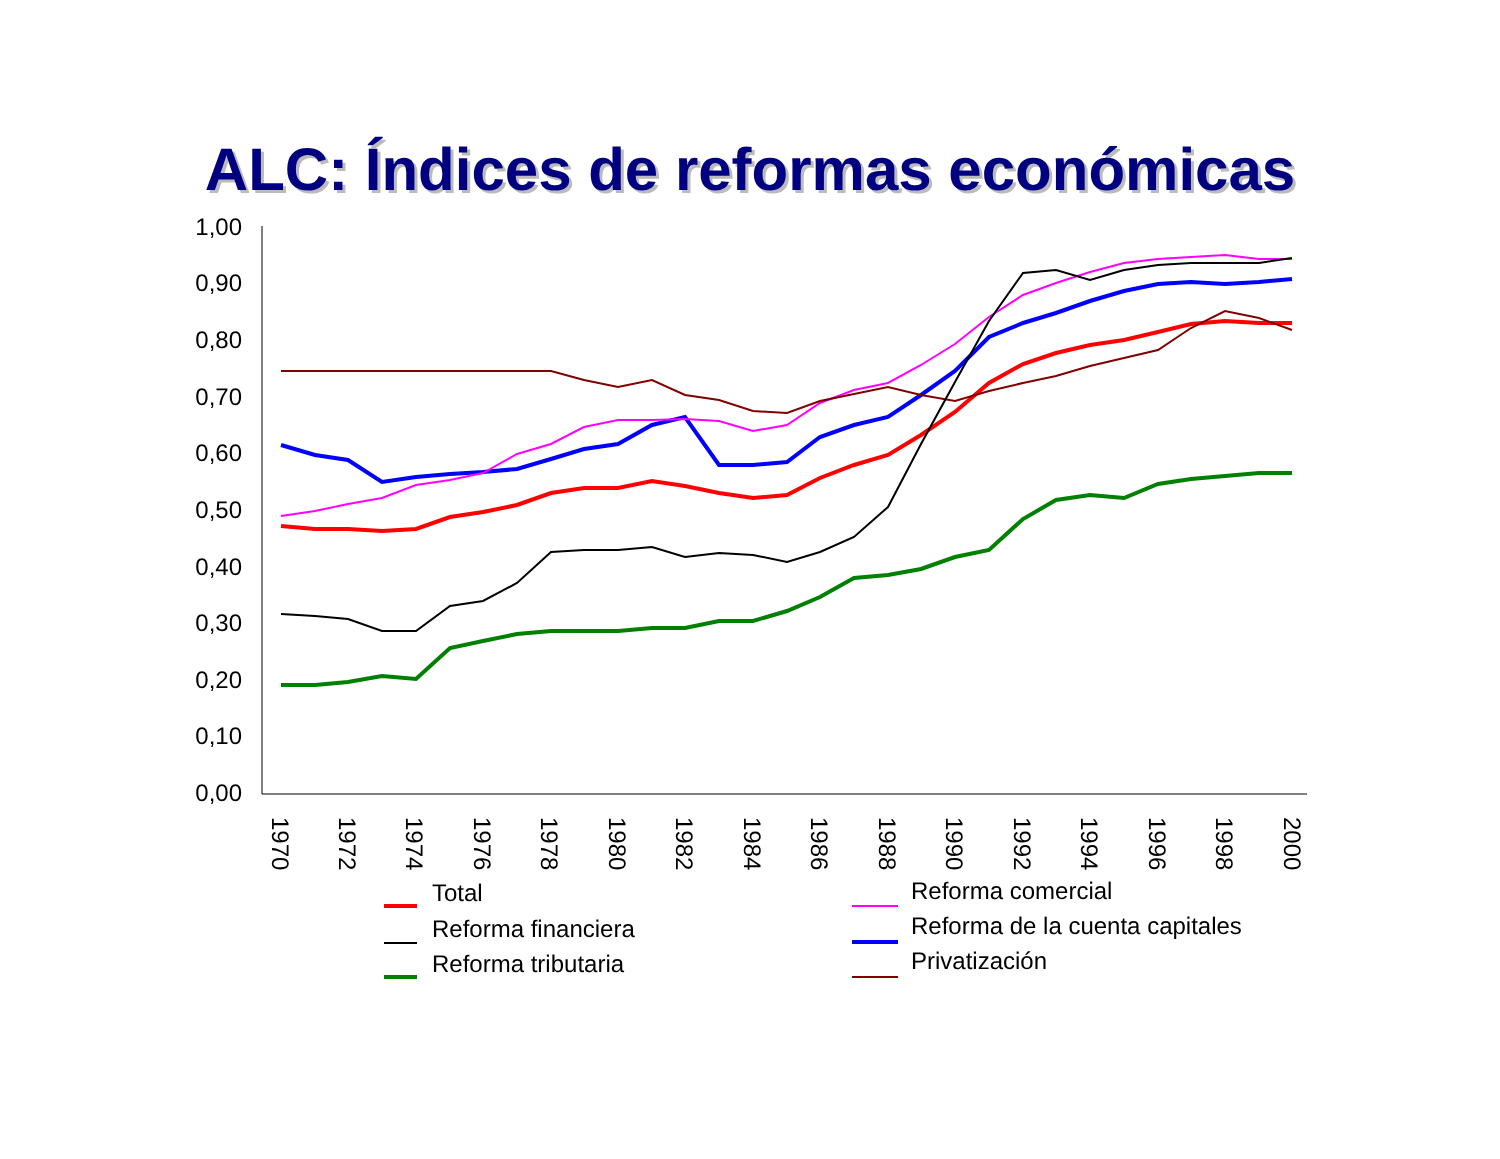ALC: Índices de reformas económicas
1,00
0,90
0,80
0,70
0,60
0,50
0,40
0,30
0,20
0,10
0,00
1970
1972
1974
1976
1978
1980
1982
1984
1986
1988
1990
1992
1994
1996
1998
2000
Total
Reforma financiera
Reforma tributaria
Reforma comercial
Reforma de la cuenta capitales
Privatización